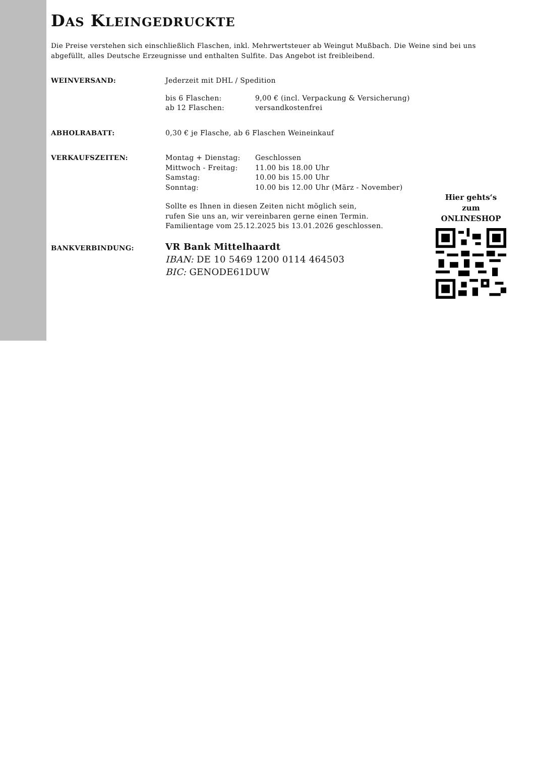DAS KLEINGEDRUCKTE
Die Preise verstehen sich einschließlich Flaschen, inkl. Mehrwertsteuer ab Weingut Mußbach. Die Weine sind bei uns abgefüllt, alles Deutsche Erzeugnisse und enthalten Sulfite. Das Angebot ist freibleibend.
| WEINVERSAND: | Jederzeit mit DHL / Spedition | |
| | bis 6 Flaschen: | 9,00 € (incl. Verpackung & Versicherung) |
| | ab 12 Flaschen: | versandkostenfrei |
| ABHOLRABATT: | 0,30 € je Flasche, ab 6 Flaschen Weineinkauf | |
| VERKAUFSZEITEN: | Montag + Dienstag: | Geschlossen |
| | Mittwoch - Freitag: | 11.00 bis 18.00 Uhr |
| | Samstag: | 10.00 bis 15.00 Uhr |
| | Sonntag: | 10.00 bis 12.00 Uhr (März - November) |
| | Sollte es Ihnen in diesen Zeiten nicht möglich sein, rufen Sie uns an, wir vereinbaren gerne einen Termin. Familientage vom 25.12.2025 bis 13.01.2026 geschlossen. | |
| BANKVERBINDUNG: | VR Bank Mittelhaardt IBAN: DE 10 5469 1200 0114 464503 BIC: GENODE61DUW | |
Hier gehts‘s zum
ONLINESHOP